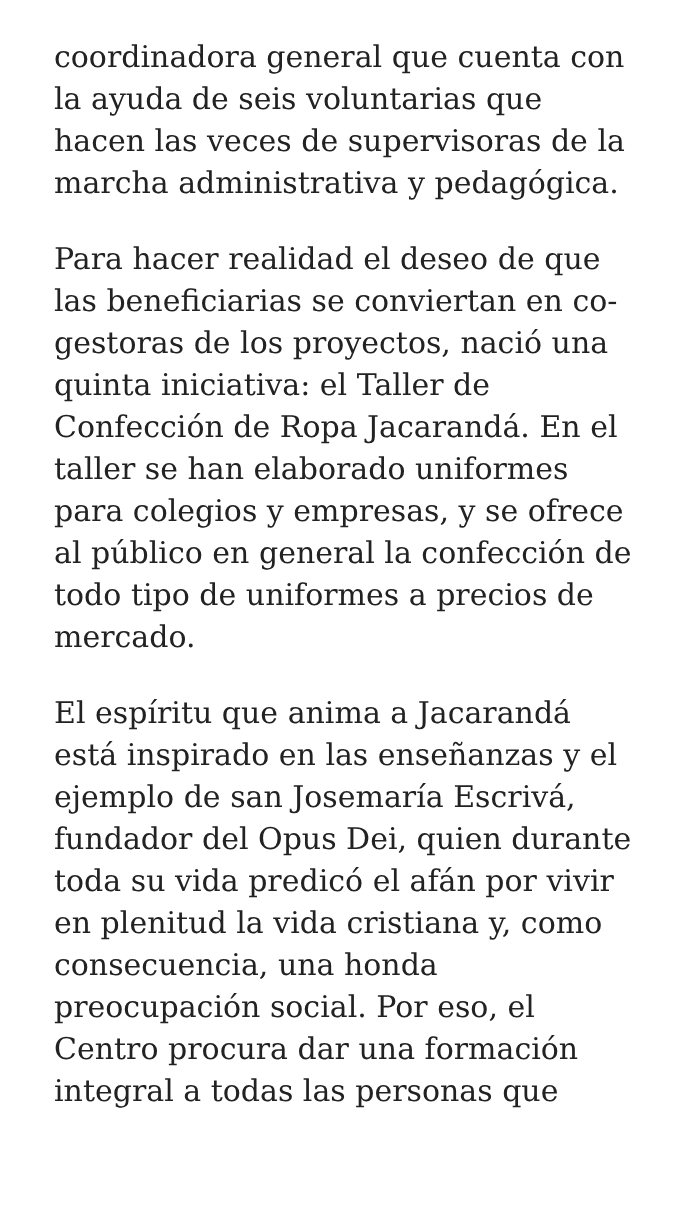coordinadora general que cuenta con la ayuda de seis voluntarias que hacen las veces de supervisoras de la marcha administrativa y pedagógica.
Para hacer realidad el deseo de que las beneficiarias se conviertan en co-gestoras de los proyectos, nació una quinta iniciativa: el Taller de Confección de Ropa Jacarandá. En el taller se han elaborado uniformes para colegios y empresas, y se ofrece al público en general la confección de todo tipo de uniformes a precios de mercado.
El espíritu que anima a Jacarandá está inspirado en las enseñanzas y el ejemplo de san Josemaría Escrivá, fundador del Opus Dei, quien durante toda su vida predicó el afán por vivir en plenitud la vida cristiana y, como consecuencia, una honda preocupación social. Por eso, el Centro procura dar una formación integral a todas las personas que